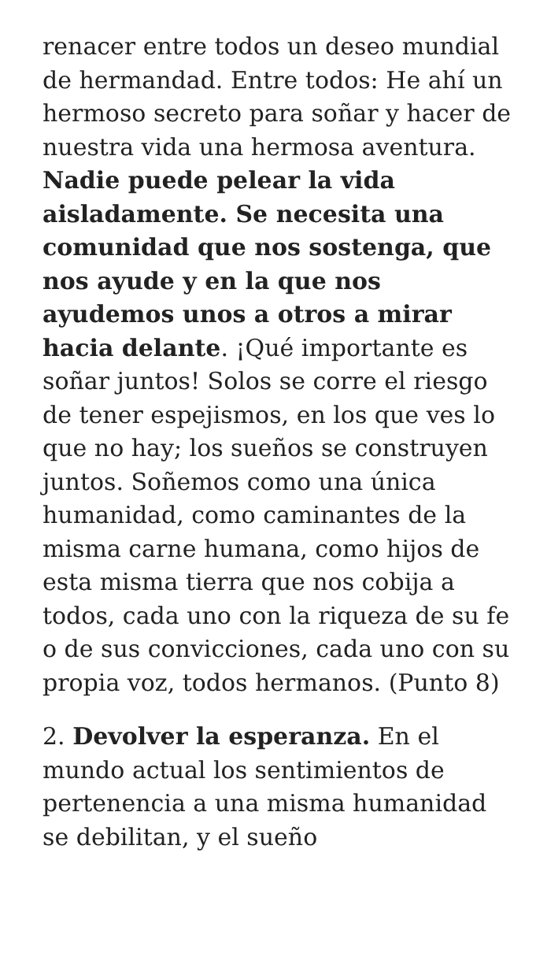renacer entre todos un deseo mundial de hermandad. Entre todos: He ahí un hermoso secreto para soñar y hacer de nuestra vida una hermosa aventura. Nadie puede pelear la vida aisladamente. Se necesita una comunidad que nos sostenga, que nos ayude y en la que nos ayudemos unos a otros a mirar hacia delante. ¡Qué importante es soñar juntos! Solos se corre el riesgo de tener espejismos, en los que ves lo que no hay; los sueños se construyen juntos. Soñemos como una única humanidad, como caminantes de la misma carne humana, como hijos de esta misma tierra que nos cobija a todos, cada uno con la riqueza de su fe o de sus convicciones, cada uno con su propia voz, todos hermanos. (Punto 8)
2. Devolver la esperanza. En el mundo actual los sentimientos de pertenencia a una misma humanidad se debilitan, y el sueño